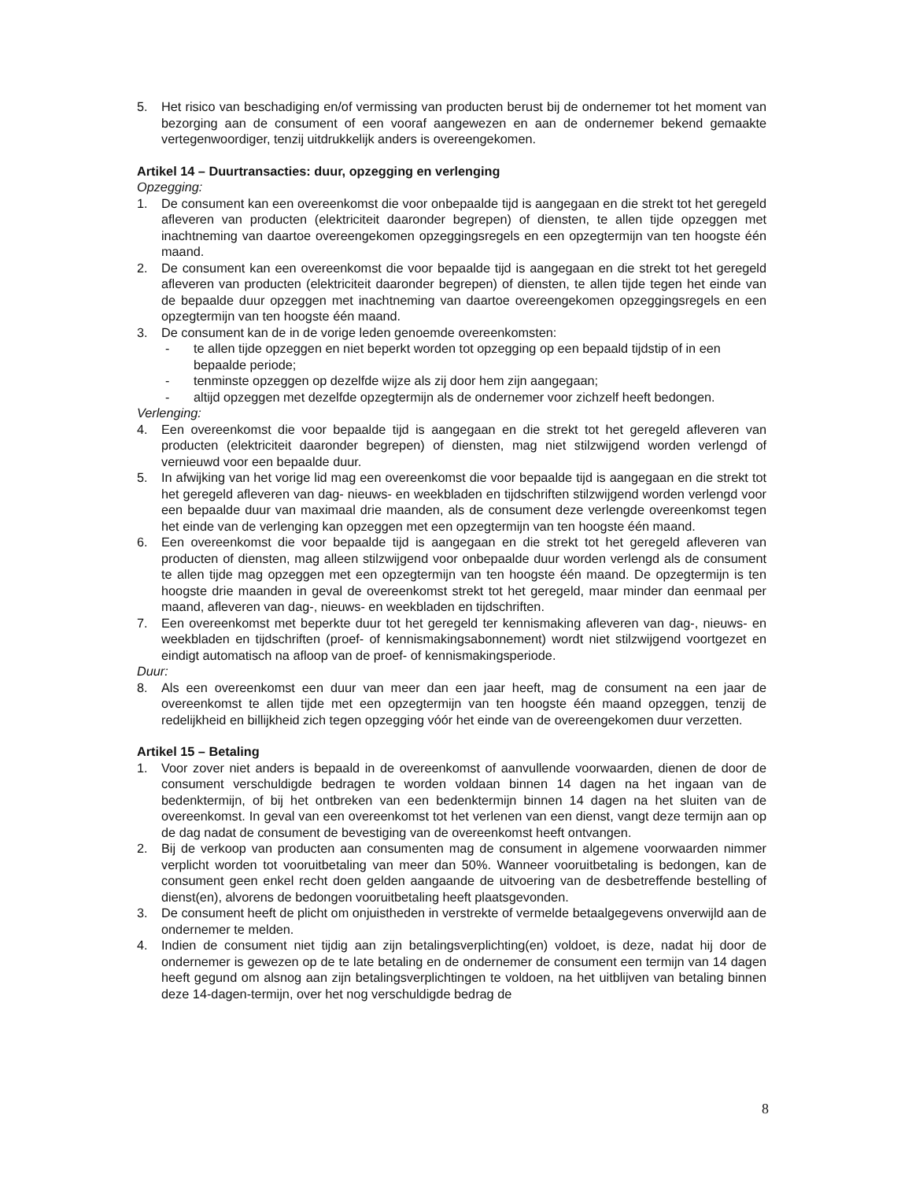5. Het risico van beschadiging en/of vermissing van producten berust bij de ondernemer tot het moment van bezorging aan de consument of een vooraf aangewezen en aan de ondernemer bekend gemaakte vertegenwoordiger, tenzij uitdrukkelijk anders is overeengekomen.
Artikel 14 – Duurtransacties: duur, opzegging en verlenging
Opzegging:
1. De consument kan een overeenkomst die voor onbepaalde tijd is aangegaan en die strekt tot het geregeld afleveren van producten (elektriciteit daaronder begrepen) of diensten, te allen tijde opzeggen met inachtneming van daartoe overeengekomen opzeggingsregels en een opzegtermijn van ten hoogste één maand.
2. De consument kan een overeenkomst die voor bepaalde tijd is aangegaan en die strekt tot het geregeld afleveren van producten (elektriciteit daaronder begrepen) of diensten, te allen tijde tegen het einde van de bepaalde duur opzeggen met inachtneming van daartoe overeengekomen opzeggingsregels en een opzegtermijn van ten hoogste één maand.
3. De consument kan de in de vorige leden genoemde overeenkomsten:
- te allen tijde opzeggen en niet beperkt worden tot opzegging op een bepaald tijdstip of in een bepaalde periode;
- tenminste opzeggen op dezelfde wijze als zij door hem zijn aangegaan;
- altijd opzeggen met dezelfde opzegtermijn als de ondernemer voor zichzelf heeft bedongen.
Verlenging:
4. Een overeenkomst die voor bepaalde tijd is aangegaan en die strekt tot het geregeld afleveren van producten (elektriciteit daaronder begrepen) of diensten, mag niet stilzwijgend worden verlengd of vernieuwd voor een bepaalde duur.
5. In afwijking van het vorige lid mag een overeenkomst die voor bepaalde tijd is aangegaan en die strekt tot het geregeld afleveren van dag- nieuws- en weekbladen en tijdschriften stilzwijgend worden verlengd voor een bepaalde duur van maximaal drie maanden, als de consument deze verlengde overeenkomst tegen het einde van de verlenging kan opzeggen met een opzegtermijn van ten hoogste één maand.
6. Een overeenkomst die voor bepaalde tijd is aangegaan en die strekt tot het geregeld afleveren van producten of diensten, mag alleen stilzwijgend voor onbepaalde duur worden verlengd als de consument te allen tijde mag opzeggen met een opzegtermijn van ten hoogste één maand. De opzegtermijn is ten hoogste drie maanden in geval de overeenkomst strekt tot het geregeld, maar minder dan eenmaal per maand, afleveren van dag-, nieuws- en weekbladen en tijdschriften.
7. Een overeenkomst met beperkte duur tot het geregeld ter kennismaking afleveren van dag-, nieuws- en weekbladen en tijdschriften (proef- of kennismakingsabonnement) wordt niet stilzwijgend voortgezet en eindigt automatisch na afloop van de proef- of kennismakingsperiode.
Duur:
8. Als een overeenkomst een duur van meer dan een jaar heeft, mag de consument na een jaar de overeenkomst te allen tijde met een opzegtermijn van ten hoogste één maand opzeggen, tenzij de redelijkheid en billijkheid zich tegen opzegging vóór het einde van de overeengekomen duur verzetten.
Artikel 15 – Betaling
1. Voor zover niet anders is bepaald in de overeenkomst of aanvullende voorwaarden, dienen de door de consument verschuldigde bedragen te worden voldaan binnen 14 dagen na het ingaan van de bedenktermijn, of bij het ontbreken van een bedenktermijn binnen 14 dagen na het sluiten van de overeenkomst. In geval van een overeenkomst tot het verlenen van een dienst, vangt deze termijn aan op de dag nadat de consument de bevestiging van de overeenkomst heeft ontvangen.
2. Bij de verkoop van producten aan consumenten mag de consument in algemene voorwaarden nimmer verplicht worden tot vooruitbetaling van meer dan 50%. Wanneer vooruitbetaling is bedongen, kan de consument geen enkel recht doen gelden aangaande de uitvoering van de desbetreffende bestelling of dienst(en), alvorens de bedongen vooruitbetaling heeft plaatsgevonden.
3. De consument heeft de plicht om onjuistheden in verstrekte of vermelde betaalgegevens onverwijld aan de ondernemer te melden.
4. Indien de consument niet tijdig aan zijn betalingsverplichting(en) voldoet, is deze, nadat hij door de ondernemer is gewezen op de te late betaling en de ondernemer de consument een termijn van 14 dagen heeft gegund om alsnog aan zijn betalingsverplichtingen te voldoen, na het uitblijven van betaling binnen deze 14-dagen-termijn, over het nog verschuldigde bedrag de
8